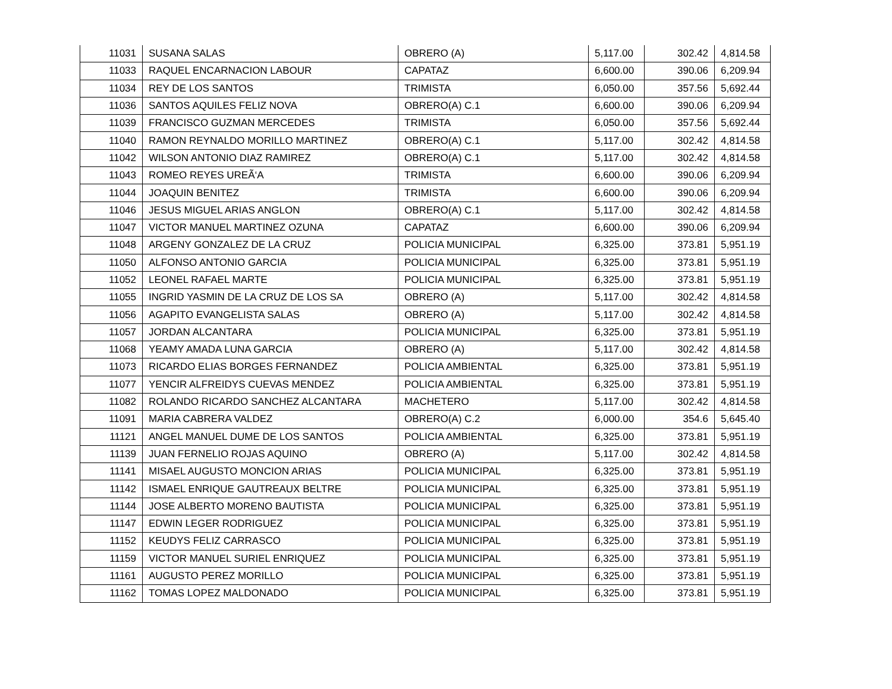| 11031 | SUSANA SALAS | OBRERO (A) | 5,117.00 | 302.42 | 4,814.58 |
| 11033 | RAQUEL ENCARNACION LABOUR | CAPATAZ | 6,600.00 | 390.06 | 6,209.94 |
| 11034 | REY DE LOS SANTOS | TRIMISTA | 6,050.00 | 357.56 | 5,692.44 |
| 11036 | SANTOS AQUILES FELIZ NOVA | OBRERO(A) C.1 | 6,600.00 | 390.06 | 6,209.94 |
| 11039 | FRANCISCO GUZMAN MERCEDES | TRIMISTA | 6,050.00 | 357.56 | 5,692.44 |
| 11040 | RAMON REYNALDO MORILLO MARTINEZ | OBRERO(A) C.1 | 5,117.00 | 302.42 | 4,814.58 |
| 11042 | WILSON ANTONIO DIAZ RAMIREZ | OBRERO(A) C.1 | 5,117.00 | 302.42 | 4,814.58 |
| 11043 | ROMEO REYES UREÃ‘A | TRIMISTA | 6,600.00 | 390.06 | 6,209.94 |
| 11044 | JOAQUIN BENITEZ | TRIMISTA | 6,600.00 | 390.06 | 6,209.94 |
| 11046 | JESUS MIGUEL ARIAS ANGLON | OBRERO(A) C.1 | 5,117.00 | 302.42 | 4,814.58 |
| 11047 | VICTOR MANUEL MARTINEZ OZUNA | CAPATAZ | 6,600.00 | 390.06 | 6,209.94 |
| 11048 | ARGENY GONZALEZ DE LA CRUZ | POLICIA MUNICIPAL | 6,325.00 | 373.81 | 5,951.19 |
| 11050 | ALFONSO ANTONIO GARCIA | POLICIA MUNICIPAL | 6,325.00 | 373.81 | 5,951.19 |
| 11052 | LEONEL RAFAEL MARTE | POLICIA MUNICIPAL | 6,325.00 | 373.81 | 5,951.19 |
| 11055 | INGRID YASMIN DE LA CRUZ DE LOS SA | OBRERO (A) | 5,117.00 | 302.42 | 4,814.58 |
| 11056 | AGAPITO EVANGELISTA SALAS | OBRERO (A) | 5,117.00 | 302.42 | 4,814.58 |
| 11057 | JORDAN ALCANTARA | POLICIA MUNICIPAL | 6,325.00 | 373.81 | 5,951.19 |
| 11068 | YEAMY AMADA LUNA GARCIA | OBRERO (A) | 5,117.00 | 302.42 | 4,814.58 |
| 11073 | RICARDO ELIAS BORGES FERNANDEZ | POLICIA AMBIENTAL | 6,325.00 | 373.81 | 5,951.19 |
| 11077 | YENCIR ALFREIDYS CUEVAS MENDEZ | POLICIA AMBIENTAL | 6,325.00 | 373.81 | 5,951.19 |
| 11082 | ROLANDO RICARDO SANCHEZ ALCANTARA | MACHETERO | 5,117.00 | 302.42 | 4,814.58 |
| 11091 | MARIA CABRERA VALDEZ | OBRERO(A) C.2 | 6,000.00 | 354.6 | 5,645.40 |
| 11121 | ANGEL MANUEL DUME DE LOS SANTOS | POLICIA AMBIENTAL | 6,325.00 | 373.81 | 5,951.19 |
| 11139 | JUAN FERNELIO ROJAS AQUINO | OBRERO (A) | 5,117.00 | 302.42 | 4,814.58 |
| 11141 | MISAEL AUGUSTO MONCION ARIAS | POLICIA MUNICIPAL | 6,325.00 | 373.81 | 5,951.19 |
| 11142 | ISMAEL ENRIQUE GAUTREAUX BELTRE | POLICIA MUNICIPAL | 6,325.00 | 373.81 | 5,951.19 |
| 11144 | JOSE ALBERTO MORENO BAUTISTA | POLICIA MUNICIPAL | 6,325.00 | 373.81 | 5,951.19 |
| 11147 | EDWIN LEGER RODRIGUEZ | POLICIA MUNICIPAL | 6,325.00 | 373.81 | 5,951.19 |
| 11152 | KEUDYS FELIZ CARRASCO | POLICIA MUNICIPAL | 6,325.00 | 373.81 | 5,951.19 |
| 11159 | VICTOR MANUEL SURIEL ENRIQUEZ | POLICIA MUNICIPAL | 6,325.00 | 373.81 | 5,951.19 |
| 11161 | AUGUSTO PEREZ MORILLO | POLICIA MUNICIPAL | 6,325.00 | 373.81 | 5,951.19 |
| 11162 | TOMAS LOPEZ MALDONADO | POLICIA MUNICIPAL | 6,325.00 | 373.81 | 5,951.19 |